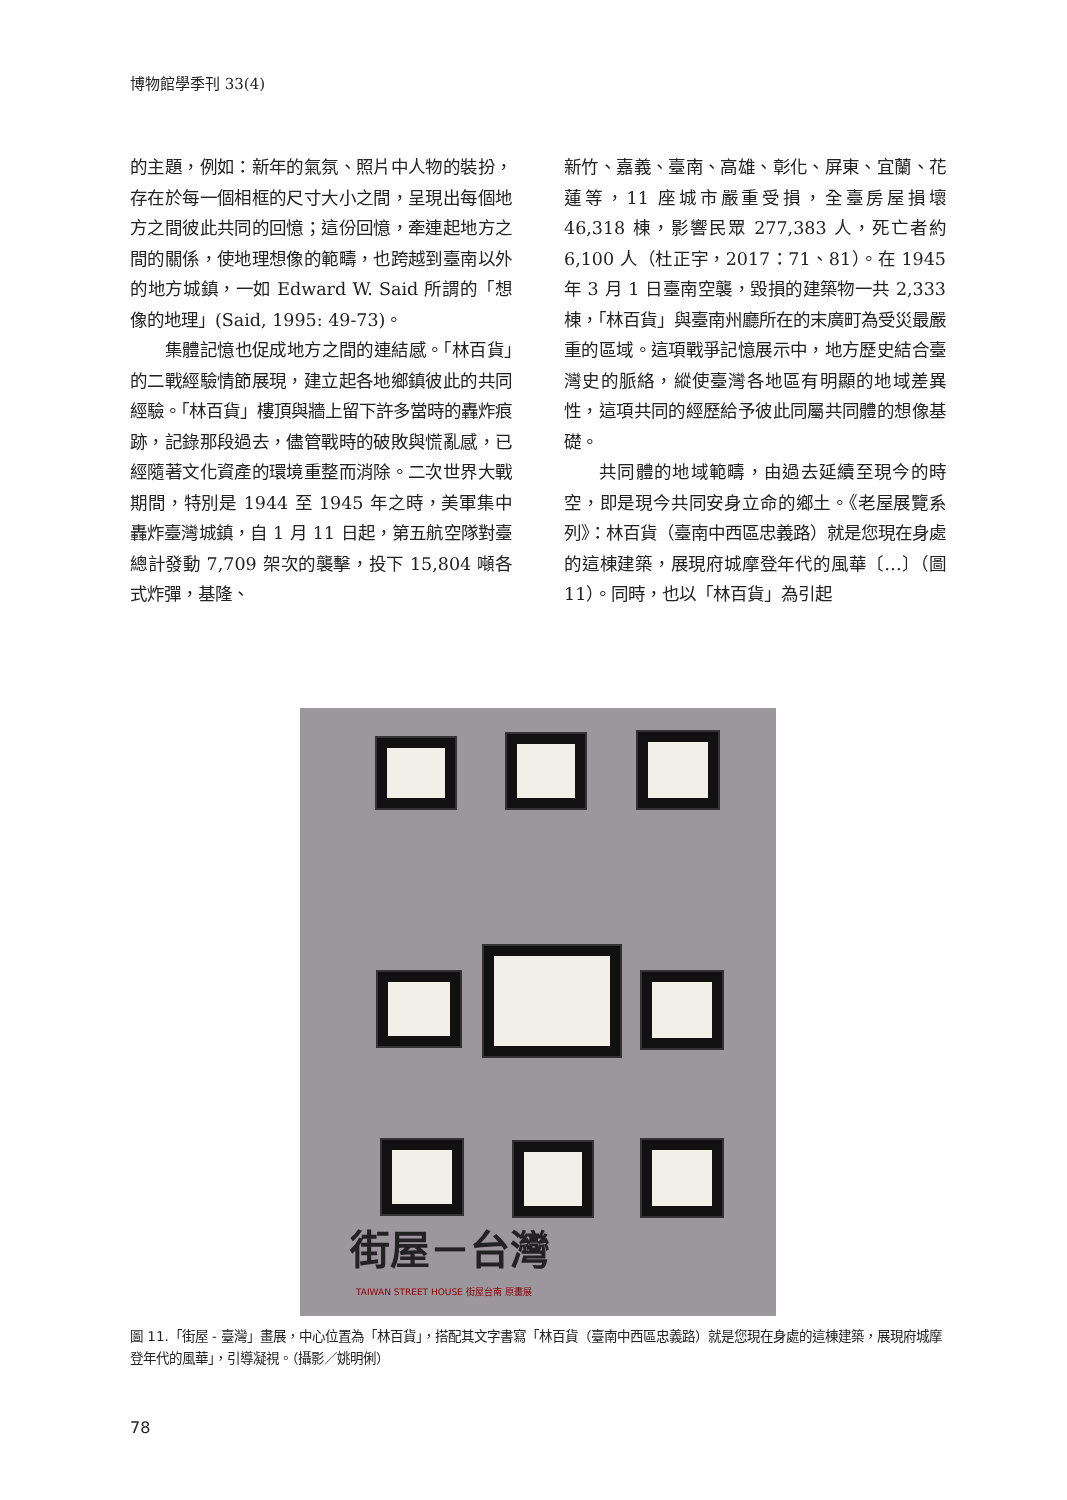博物館學季刊 33(4)
的主題，例如：新年的氣氛、照片中人物的裝扮，存在於每一個相框的尺寸大小之間，呈現出每個地方之間彼此共同的回憶；這份回憶，牽連起地方之間的關係，使地理想像的範疇，也跨越到臺南以外的地方城鎮，一如 Edward W. Said 所謂的「想像的地理」(Said, 1995: 49-73)。
集體記憶也促成地方之間的連結感。「林百貨」的二戰經驗情節展現，建立起各地鄉鎮彼此的共同經驗。「林百貨」樓頂與牆上留下許多當時的轟炸痕跡，記錄那段過去，儘管戰時的破敗與慌亂感，已經隨著文化資產的環境重整而消除。二次世界大戰期間，特別是 1944 至 1945 年之時，美軍集中轟炸臺灣城鎮，自 1 月 11 日起，第五航空隊對臺總計發動 7,709 架次的襲擊，投下 15,804 噸各式炸彈，基隆、
新竹、嘉義、臺南、高雄、彰化、屏東、宜蘭、花蓮等，11 座城市嚴重受損，全臺房屋損壞 46,318 棟，影響民眾 277,383 人，死亡者約 6,100 人（杜正宇，2017：71、81）。在 1945 年 3 月 1 日臺南空襲，毀損的建築物一共 2,333 棟，「林百貨」與臺南州廳所在的末廣町為受災最嚴重的區域。這項戰爭記憶展示中，地方歷史結合臺灣史的脈絡，縱使臺灣各地區有明顯的地域差異性，這項共同的經歷給予彼此同屬共同體的想像基礎。
共同體的地域範疇，由過去延續至現今的時空，即是現今共同安身立命的鄉土。《老屋展覽系列》：林百貨（臺南中西區忠義路）就是您現在身處的這棟建築，展現府城摩登年代的風華〔…〕（圖 11）。同時，也以「林百貨」為引起
街屋－台灣
TAIWAN STREET HOUSE 街屋台南 原畫展
圖 11.「街屋 - 臺灣」畫展，中心位置為「林百貨」，搭配其文字書寫「林百貨（臺南中西區忠義路）就是您現在身處的這棟建築，展現府城摩登年代的風華」，引導凝視。（攝影／姚明俐）
78